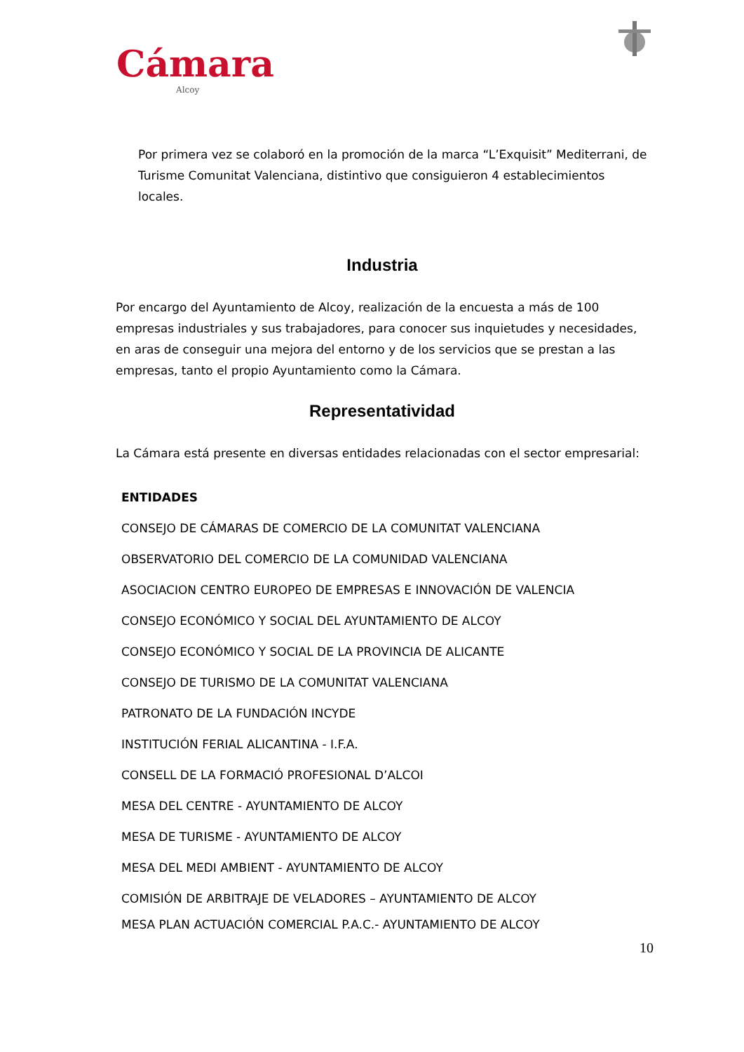Cámara
Alcoy
Por primera vez se colaboró en la promoción de la marca “L’Exquisit” Mediterrani, de Turisme Comunitat Valenciana, distintivo que consiguieron 4 establecimientos locales.
Industria
Por encargo del Ayuntamiento de Alcoy, realización de la encuesta a más de 100 empresas industriales y sus trabajadores, para conocer sus inquietudes y necesidades, en aras de conseguir una mejora del entorno y de los servicios que se prestan a las empresas, tanto el propio Ayuntamiento como la Cámara.
Representatividad
La Cámara está presente en diversas entidades relacionadas con el sector empresarial:
| ENTIDADES |
| --- |
| CONSEJO DE CÁMARAS DE COMERCIO DE LA COMUNITAT VALENCIANA |
| OBSERVATORIO DEL COMERCIO DE LA COMUNIDAD VALENCIANA |
| ASOCIACION CENTRO EUROPEO DE EMPRESAS E INNOVACIÓN DE VALENCIA |
| CONSEJO ECONÓMICO Y SOCIAL DEL AYUNTAMIENTO DE ALCOY |
| CONSEJO ECONÓMICO Y SOCIAL DE LA PROVINCIA DE ALICANTE |
| CONSEJO DE TURISMO DE LA COMUNITAT VALENCIANA |
| PATRONATO DE LA FUNDACIÓN INCYDE |
| INSTITUCIÓN FERIAL ALICANTINA - I.F.A. |
| CONSELL DE LA FORMACIÓ PROFESIONAL D’ALCOI |
| MESA DEL CENTRE - AYUNTAMIENTO DE ALCOY |
| MESA DE TURISME - AYUNTAMIENTO DE ALCOY |
| MESA DEL MEDI AMBIENT - AYUNTAMIENTO DE ALCOY |
| COMISIÓN DE ARBITRAJE DE VELADORES – AYUNTAMIENTO DE ALCOY |
| MESA PLAN ACTUACIÓN COMERCIAL P.A.C.- AYUNTAMIENTO DE ALCOY |
10